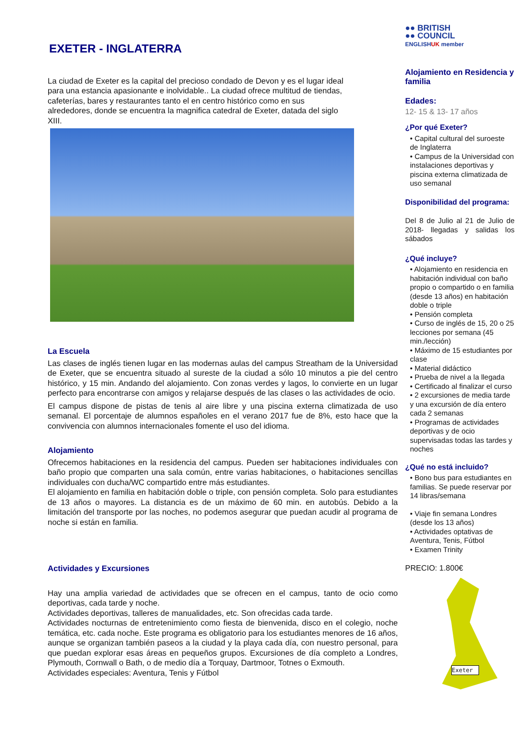EXETER - INGLATERRA
La ciudad de Exeter es la capital del precioso condado de Devon y es el lugar ideal para una estancia apasionante e inolvidable.. La ciudad ofrece multitud de tiendas, cafeterías, bares y restaurantes tanto el en centro histórico como en sus alrededores, donde se encuentra la magnifica catedral de Exeter, datada del siglo XIII.
La Escuela
Las clases de inglés tienen lugar en las modernas aulas del campus Streatham de la Universidad de Exeter, que se encuentra situado al sureste de la ciudad a sólo 10 minutos a pie del centro histórico, y 15 min. Andando del alojamiento. Con zonas verdes y lagos, lo convierte en un lugar perfecto para encontrarse con amigos y relajarse después de las clases o las actividades de ocio.
El campus dispone de pistas de tenis al aire libre y una piscina externa climatizada de uso semanal. El porcentaje de alumnos españoles en el verano 2017 fue de 8%, esto hace que la convivencia con alumnos internacionales fomente el uso del idioma.
Alojamiento
Ofrecemos habitaciones en la residencia del campus. Pueden ser habitaciones individuales con baño propio que comparten una sala común, entre varias habitaciones, o habitaciones sencillas individuales con ducha/WC compartido entre más estudiantes.
El alojamiento en familia en habitación doble o triple, con pensión completa. Solo para estudiantes de 13 años o mayores. La distancia es de un máximo de 60 min. en autobús. Debido a la limitación del transporte por las noches, no podemos asegurar que puedan acudir al programa de noche si están en familia.
Actividades y Excursiones
Hay una amplia variedad de actividades que se ofrecen en el campus, tanto de ocio como deportivas, cada tarde y noche.
Actividades deportivas, talleres de manualidades, etc. Son ofrecidas cada tarde.
Actividades nocturnas de entretenimiento como fiesta de bienvenida, disco en el colegio, noche temática, etc. cada noche. Este programa es obligatorio para los estudiantes menores de 16 años, aunque se organizan también paseos a la ciudad y la playa cada día, con nuestro personal, para que puedan explorar esas áreas en pequeños grupos. Excursiones de día completo a Londres, Plymouth, Cornwall o Bath, o de medio día a Torquay, Dartmoor, Totnes o Exmouth.
Actividades especiales: Aventura, Tenis y Fútbol
●● BRITISH
●● COUNCIL
ENGLISHUK member
Alojamiento en Residencia y familia
Edades:
12- 15 & 13- 17 años
¿Por qué Exeter?
• Capital cultural del suroeste de Inglaterra
• Campus de la Universidad con instalaciones deportivas y piscina externa climatizada de uso semanal
Disponibilidad del programa:
Del 8 de Julio al 21 de Julio de 2018- llegadas y salidas los sábados
¿Qué incluye?
• Alojamiento en residencia en habitación individual con baño propio o compartido o en familia (desde 13 años) en habitación doble o triple
• Pensión completa
• Curso de inglés de 15, 20 o 25 lecciones por semana (45 min./lección)
• Máximo de 15 estudiantes por clase
• Material didáctico
• Prueba de nivel a la llegada
• Certificado al finalizar el curso
• 2 excursiones de media tarde y una excursión de día entero cada 2 semanas
• Programas de actividades deportivas y de ocio supervisadas todas las tardes y noches
¿Qué no está incluido?
• Bono bus para estudiantes en familias. Se puede reservar por 14 libras/semana
• Viaje fin semana Londres (desde los 13 años)
• Actividades optativas de Aventura, Tenis, Fútbol
• Examen Trinity
PRECIO: 1.800€
Exeter